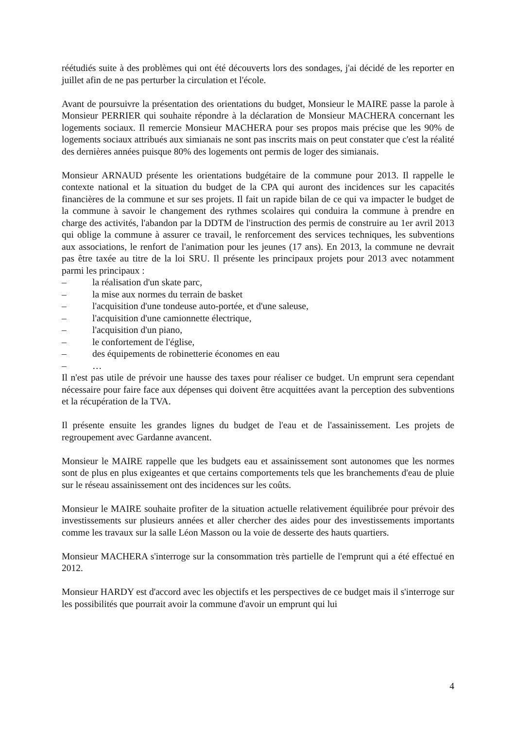réétudiés suite à des problèmes qui ont été découverts lors des sondages, j'ai décidé de les reporter en juillet afin de ne pas perturber la circulation et l'école.
Avant de poursuivre la présentation des orientations du budget, Monsieur le MAIRE passe la parole à Monsieur PERRIER qui souhaite répondre à la déclaration de Monsieur MACHERA concernant les logements sociaux. Il remercie Monsieur MACHERA pour ses propos mais précise que les 90% de logements sociaux attribués aux simianais ne sont pas inscrits mais on peut constater que c'est la réalité des dernières années puisque 80% des logements ont permis de loger des simianais.
Monsieur ARNAUD présente les orientations budgétaire de la commune pour 2013. Il rappelle le contexte national et la situation du budget de la CPA qui auront des incidences sur les capacités financières de la commune et sur ses projets. Il fait un rapide bilan de ce qui va impacter le budget de la commune à savoir le changement des rythmes scolaires qui conduira la commune à prendre en charge des activités, l'abandon par la DDTM de l'instruction des permis de construire au 1er avril 2013 qui oblige la commune à assurer ce travail, le renforcement des services techniques, les subventions aux associations, le renfort de l'animation pour les jeunes (17 ans). En 2013, la commune ne devrait pas être taxée au titre de la loi SRU. Il présente les principaux projets pour 2013 avec notamment parmi les principaux :
– la réalisation d'un skate parc,
– la mise aux normes du terrain de basket
– l'acquisition d'une tondeuse auto-portée, et d'une saleuse,
– l'acquisition d'une camionnette électrique,
– l'acquisition d'un piano,
– le confortement de l'église,
– des équipements de robinetterie économes en eau
– …
Il n'est pas utile de prévoir une hausse des taxes pour réaliser ce budget. Un emprunt sera cependant nécessaire pour faire face aux dépenses qui doivent être acquittées avant la perception des subventions et la récupération de la TVA.
Il présente ensuite les grandes lignes du budget de l'eau et de l'assainissement. Les projets de regroupement avec Gardanne avancent.
Monsieur le MAIRE rappelle que les budgets eau et assainissement sont autonomes que les normes sont de plus en plus exigeantes et que certains comportements tels que les branchements d'eau de pluie sur le réseau assainissement ont des incidences sur les coûts.
Monsieur le MAIRE souhaite profiter de la situation actuelle relativement équilibrée pour prévoir des investissements sur plusieurs années et aller chercher des aides pour des investissements importants comme les travaux sur la salle Léon Masson ou la voie de desserte des hauts quartiers.
Monsieur MACHERA s'interroge sur la consommation très partielle de l'emprunt qui a été effectué en 2012.
Monsieur HARDY est d'accord avec les objectifs et les perspectives de ce budget mais il s'interroge sur les possibilités que pourrait avoir la commune d'avoir un emprunt qui lui
4